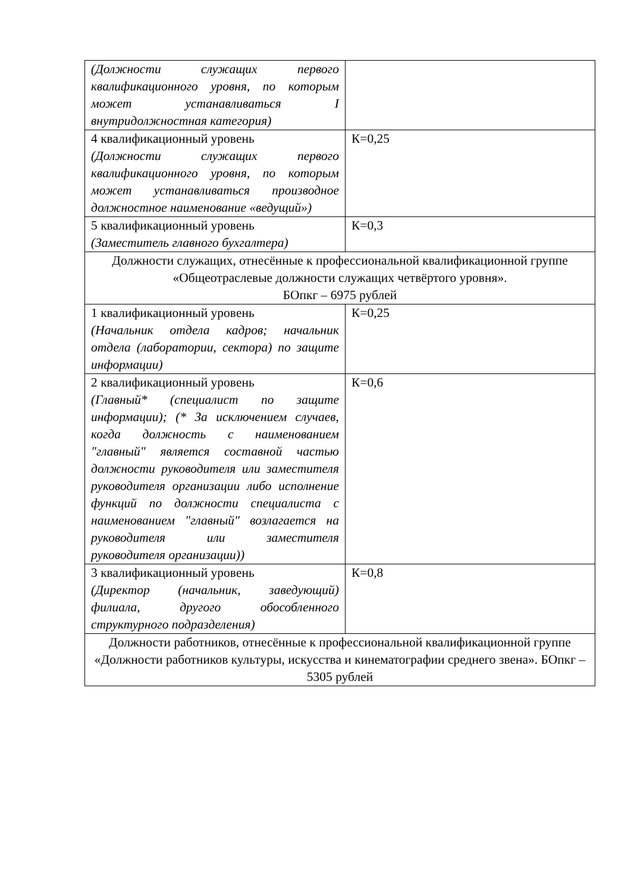| (Должности служащих первого квалификационного уровня, по которым может устанавливаться I внутридолжностная категория) | |
| 4 квалификационный уровень (Должности служащих первого квалификационного уровня, по которым может устанавливаться производное должностное наименование «ведущий») | К=0,25 |
| 5 квалификационный уровень (Заместитель главного бухгалтера) | К=0,3 |
| Должности служащих, отнесённые к профессиональной квалификационной группе «Общеотраслевые должности служащих четвёртого уровня». БОпкг – 6975 рублей | |
| 1 квалификационный уровень (Начальник отдела кадров; начальник отдела (лаборатории, сектора) по защите информации) | К=0,25 |
| 2 квалификационный уровень (Главный* (специалист по защите информации); (* За исключением случаев, когда должность с наименованием "главный" является составной частью должности руководителя или заместителя руководителя организации либо исполнение функций по должности специалиста с наименованием "главный" возлагается на руководителя или заместителя руководителя организации)) | К=0,6 |
| 3 квалификационный уровень (Директор (начальник, заведующий) филиала, другого обособленного структурного подразделения) | К=0,8 |
| Должности работников, отнесённые к профессиональной квалификационной группе «Должности работников культуры, искусства и кинематографии среднего звена». БОпкг – 5305 рублей | |